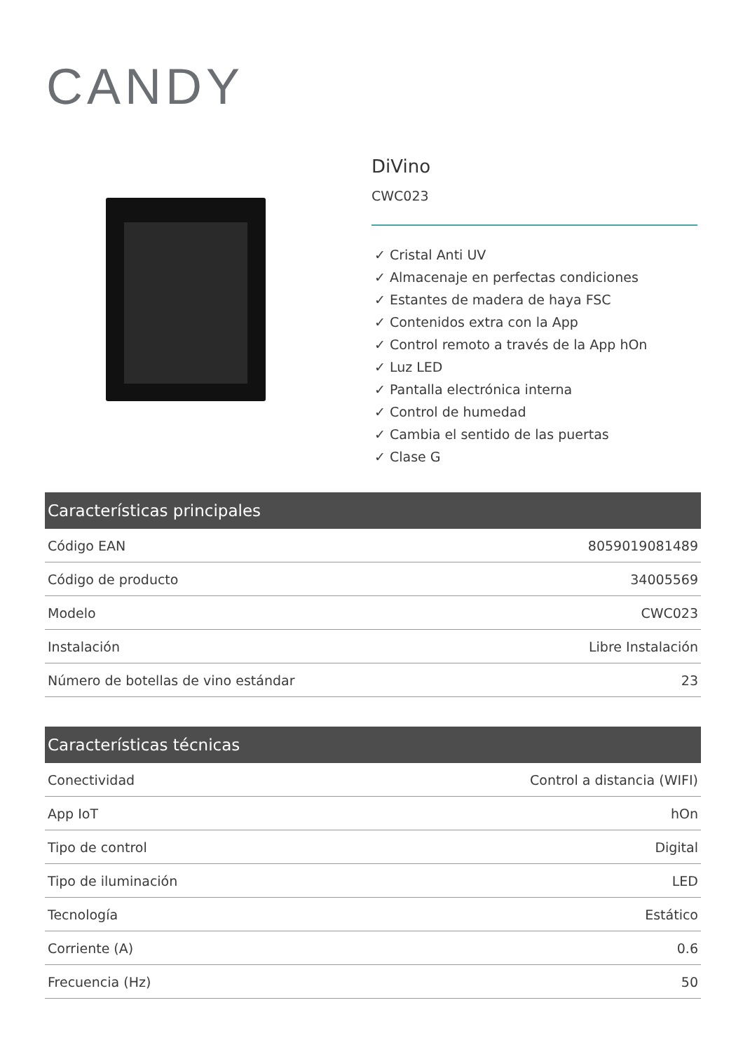CANDY
DiVino
CWC023
✓ Cristal Anti UV
✓ Almacenaje en perfectas condiciones
✓ Estantes de madera de haya FSC
✓ Contenidos extra con la App
✓ Control remoto a través de la App hOn
✓ Luz LED
✓ Pantalla electrónica interna
✓ Control de humedad
✓ Cambia el sentido de las puertas
✓ Clase G
| Características principales | |
| --- | --- |
| Código EAN | 8059019081489 |
| Código de producto | 34005569 |
| Modelo | CWC023 |
| Instalación | Libre Instalación |
| Número de botellas de vino estándar | 23 |
| Características técnicas | |
| --- | --- |
| Conectividad | Control a distancia (WIFI) |
| App IoT | hOn |
| Tipo de control | Digital |
| Tipo de iluminación | LED |
| Tecnología | Estático |
| Corriente (A) | 0.6 |
| Frecuencia (Hz) | 50 |